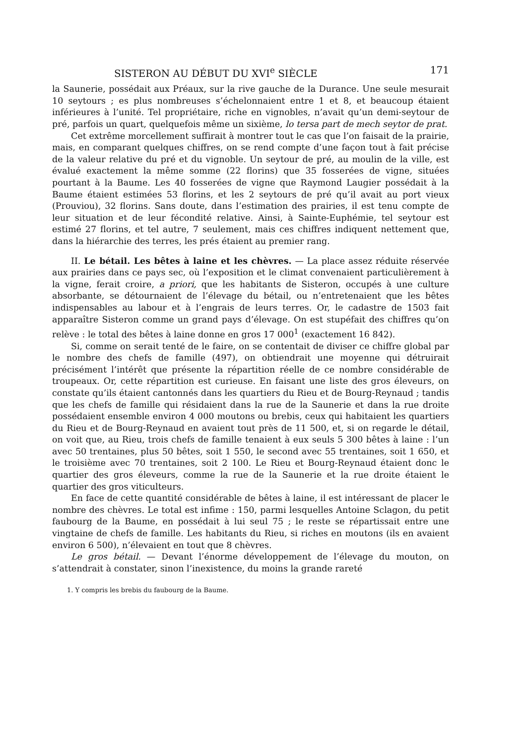SISTERON AU DÉBUT DU XVI<sup>e</sup> SIÈCLE 171
la Saunerie, possédait aux Préaux, sur la rive gauche de la Durance. Une seule mesurait 10 seytours ; es plus nombreuses s’échelonnaient entre 1 et 8, et beaucoup étaient inférieures à l’unité. Tel propriétaire, riche en vignobles, n’avait qu’un demi-seytour de pré, parfois un quart, quelquefois même un sixième, lo tersa part de mech seytor de prat.
Cet extrême morcellement suffirait à montrer tout le cas que l’on faisait de la prairie, mais, en comparant quelques chiffres, on se rend compte d’une façon tout à fait précise de la valeur relative du pré et du vignoble. Un seytour de pré, au moulin de la ville, est évalué exactement la même somme (22 florins) que 35 fosserées de vigne, situées pourtant à la Baume. Les 40 fosserées de vigne que Raymond Laugier possédait à la Baume étaient estimées 53 florins, et les 2 seytours de pré qu’il avait au port vieux (Prouviou), 32 florins. Sans doute, dans l’estimation des prairies, il est tenu compte de leur situation et de leur fécondité relative. Ainsi, à Sainte-Euphémie, tel seytour est estimé 27 florins, et tel autre, 7 seulement, mais ces chiffres indiquent nettement que, dans la hiérarchie des terres, les prés étaient au premier rang.
II. Le bétail. Les bêtes à laine et les chèvres. — La place assez réduite réservée aux prairies dans ce pays sec, où l’exposition et le climat convenaient particulièrement à la vigne, ferait croire, a priori, que les habitants de Sisteron, occupés à une culture absorbante, se détournaient de l’élevage du bétail, ou n’entretenaient que les bêtes indispensables au labour et à l’engrais de leurs terres. Or, le cadastre de 1503 fait apparaître Sisteron comme un grand pays d’élevage. On est stupéfait des chiffres qu’on relève : le total des bêtes à laine donne en gros 17 000<sup>1</sup> (exactement 16 842).
Si, comme on serait tenté de le faire, on se contentait de diviser ce chiffre global par le nombre des chefs de famille (497), on obtiendrait une moyenne qui détruirait précisément l’intérêt que présente la répartition réelle de ce nombre considérable de troupeaux. Or, cette répartition est curieuse. En faisant une liste des gros éleveurs, on constate qu’ils étaient cantonnés dans les quartiers du Rieu et de Bourg-Reynaud ; tandis que les chefs de famille qui résidaient dans la rue de la Saunerie et dans la rue droite possédaient ensemble environ 4 000 moutons ou brebis, ceux qui habitaient les quartiers du Rieu et de Bourg-Reynaud en avaient tout près de 11 500, et, si on regarde le détail, on voit que, au Rieu, trois chefs de famille tenaient à eux seuls 5 300 bêtes à laine : l’un avec 50 trentaines, plus 50 bêtes, soit 1 550, le second avec 55 trentaines, soit 1 650, et le troisième avec 70 trentaines, soit 2 100. Le Rieu et Bourg-Reynaud étaient donc le quartier des gros éleveurs, comme la rue de la Saunerie et la rue droite étaient le quartier des gros viticulteurs.
En face de cette quantité considérable de bêtes à laine, il est intéressant de placer le nombre des chèvres. Le total est infime : 150, parmi lesquelles Antoine Sclagon, du petit faubourg de la Baume, en possédait à lui seul 75 ; le reste se répartissait entre une vingtaine de chefs de famille. Les habitants du Rieu, si riches en moutons (ils en avaient environ 6 500), n’élevaient en tout que 8 chèvres.
Le gros bétail. — Devant l’énorme développement de l’élevage du mouton, on s’attendrait à constater, sinon l’inexistence, du moins la grande rareté
1. Y compris les brebis du faubourg de la Baume.